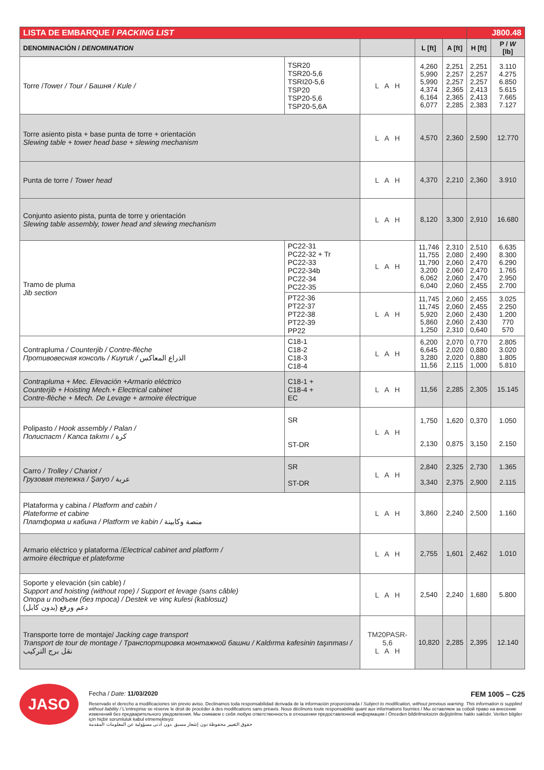| LISTA DE EMBARQUE / PACKING LIST | | | | | J800.48 | |
| DENOMINACIÓN / DENOMINATION | | | L [ft] | A [ft] | H [ft] | P / W [lb] |
| Torre / Tower / Tour / Башня / Kule / | TSR20 TSR20-5,6 TSRI20-5,6 TSP20 TSP20-5,6 TSP20-5,6A | L A H | 4,260 5,990 5,990 4,374 6,164 6,077 | 2,251 2,257 2,257 2,365 2,365 2,285 | 2,251 2,257 2,257 2,413 2,413 2,383 | 3.110 4.275 6.850 5.615 7.665 7.127 |
| Torre asiento pista + base punta de torre + orientación Slewing table + tower head base + slewing mechanism | | L A H | 4,570 | 2,360 | 2,590 | 12.770 |
| Punta de torre / Tower head | | L A H | 4,370 | 2,210 | 2,360 | 3.910 |
| Conjunto asiento pista, punta de torre y orientación Slewing table assembly, tower head and slewing mechanism | | L A H | 8,120 | 3,300 | 2,910 | 16.680 |
| Tramo de pluma Jib section | PC22-31 PC22-32 + Tr PC22-33 PC22-34b PC22-34 PC22-35 | L A H | 11,746 11,755 11,790 3,200 6,062 6,040 | 2,310 2,080 2,060 2,060 2,060 2,060 | 2,510 2,490 2,470 2,470 2,470 2,455 | 6.635 8.300 6.290 1.765 2.950 2.700 |
| | PT22-36 PT22-37 PT22-38 PT22-39 PP22 | L A H | 11,745 11,745 5,920 5,860 1,250 | 2,060 2,060 2,060 2,060 2,310 | 2,455 2,455 2,430 2,430 0,640 | 3.025 2.250 1.200 770 570 |
| Contrapluma / Counterjib / Contre-flèche Противовесная консоль / Kuyruk / الذراع المعاكس | C18-1 C18-2 C18-3 C18-4 | L A H | 6,200 6,645 3,280 11,56 | 2,070 2,020 2,020 2,115 | 0,770 0,880 0,880 1,000 | 2.805 3.020 1.805 5.810 |
| Contrapluma + Mec. Elevación +Armario eléctrico Counterjib + Hoisting Mech.+ Electrical cabinet Contre-flèche + Mech. De Levage + armoire électrique | C18-1 + C18-4 + EC | L A H | 11,56 | 2,285 | 2,305 | 15.145 |
| Polipasto / Hook assembly / Palan / Полиспаст / Kanca takımı / كرة | SR ST-DR | L A H | 1,750 2,130 | 1,620 0,875 | 0,370 3,150 | 1.050 2.150 |
| Carro / Trolley / Chariot / Грузовая тележка / Şaryo / عربة | SR ST-DR | L A H | 2,840 3,340 | 2,325 2,375 | 2,730 2,900 | 1.365 2.115 |
| Plataforma y cabina / Platform and cabin / Plateforme et cabine Платформа и кабина / Platform ve kabin / منصة وكابينة | | L A H | 3,860 | 2,240 | 2,500 | 1.160 |
| Armario eléctrico y plataforma / Electrical cabinet and platform / armoire électrique et plateforme | | L A H | 2,755 | 1,601 | 2,462 | 1.010 |
| Soporte y elevación (sin cable) / Support and hoisting (without rope) / Support et levage (sans câble) Опора и подъем (без троса) / Destek ve vinç kulesi (kablosuz) دعم ورفع (بدون كابل) | | L A H | 2,540 | 2,240 | 1,680 | 5.800 |
| Transporte torre de montaje/ Jacking cage transport Transport de tour de montage / Транспортировка монтажной башни / Kaldırma kafesinin taşınması / نقل برج التركيب | | TM20PASR-5,6 L A H | 10,820 | 2,285 | 2,395 | 12.140 |
JASO
Fecha / Date: 11/03/2020 FEM 1005 – C25
Reservado el derecho a modificaciones sin previo aviso. Declinamos toda responsabilidad derivada de la información proporcionada / Subject to modification, without previous warning. This information is supplied without liability / L'entreprise se réserve le droit de procéder à des modifications sans préavis. Nous déclinons toute responsabilité quant aux informations fournies / Мы оставляем за собой право на внесение изменений без предварительного уведомления. Мы снимаем с себя любую ответственность в отношении предоставленной информации / Önceden bildirilmeksizin değiştirilme hakkı saklıdır. Verilen bilgiler için hiçbir sorumluluk kabul etmemekteyiz
حقوق التغيير محفوظة دون إشعار مسبق .دون أدنى مسؤولية عن المعلومات المقدمة